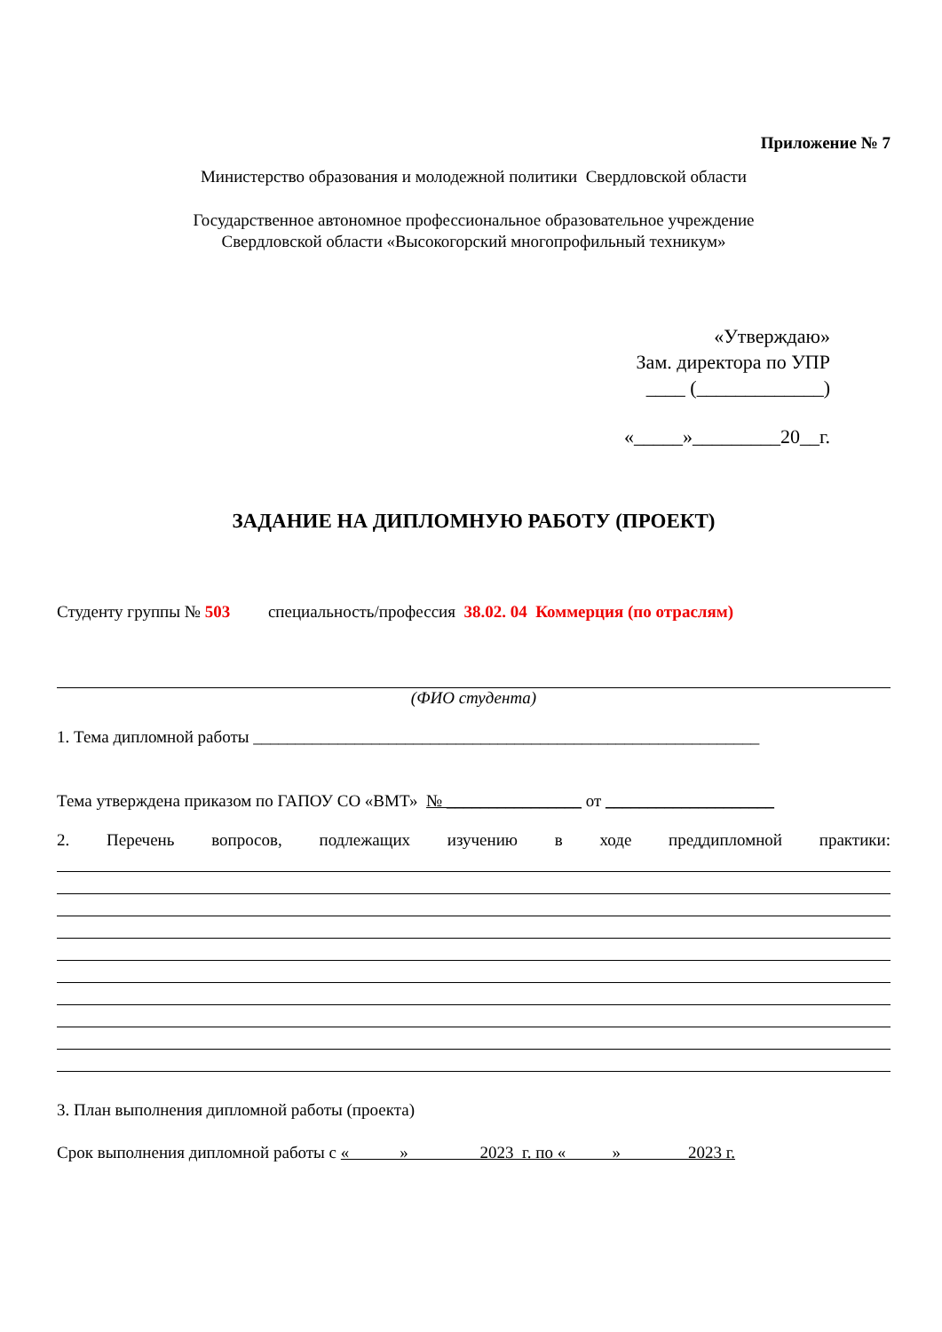Приложение № 7
Министерство образования и молодежной политики Свердловской области
Государственное автономное профессиональное образовательное учреждение
Свердловской области «Высокогорский многопрофильный техникум»
«Утверждаю»
Зам. директора по УПР
____ (_____________)
«_____»_________20__г.
ЗАДАНИЕ НА ДИПЛОМНУЮ РАБОТУ (ПРОЕКТ)
Студенту группы № 503 специальность/профессия 38.02. 04 Коммерция (по отраслям)
(ФИО студента)
1. Тема дипломной работы ____________________________________________________________
Тема утверждена приказом по ГАПОУ СО «ВМТ» № ________________ от ____________________
2. Перечень вопросов, подлежащих изучению в ходе преддипломной практики:
3. План выполнения дипломной работы (проекта)
Срок выполнения дипломной работы с « » 2023 г. по « » 2023 г.